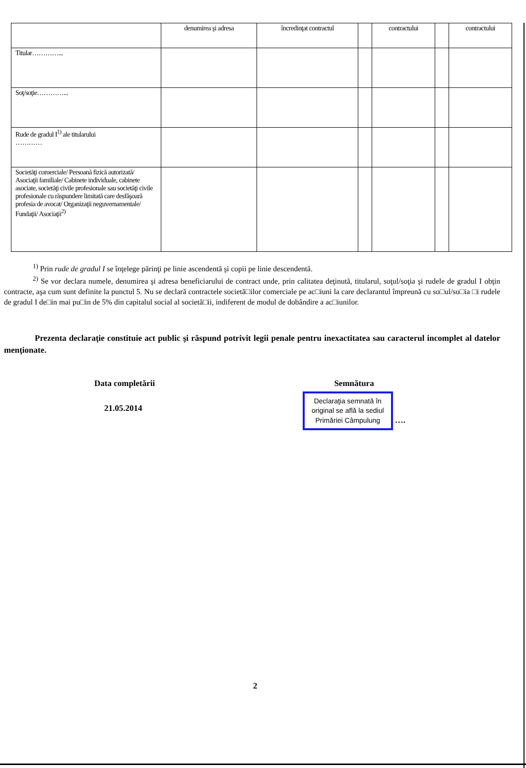| | denumirea şi adresa | încredinţat contractul | | contractului | | contractului |
| Titular…………... | | | | | | |
| Soţ/soţie…………... | | | | | | |
| Rude de gradul I<sup>1)</sup> ale titularului ………… | | | | | | |
| Societăţi comerciale/ Persoană fizică autorizată/ Asociaţii familiale/ Cabinete individuale, cabinete asociate, societăţi civile profesionale sau societăţi civile profesionale cu răspundere limitată care desfăşoară profesia de avocat/ Organizaţii neguvernamentale/ Fundaţii/ Asociaţii<sup>2)</sup> | | | | | | |
<sup>1)</sup> Prin rude de gradul I se înţelege părinţi pe linie ascendentă şi copii pe linie descendentă.
<sup>2)</sup> Se vor declara numele, denumirea şi adresa beneficiarului de contract unde, prin calitatea deţinută, titularul, soţul/soţia şi rudele de gradul I obţin contracte, aşa cum sunt definite la punctul 5. Nu se declară contractele societă□ilor comerciale pe ac□iuni la care declarantul împreună cu so□ul/so□ia □i rudele de gradul I de□in mai pu□in de 5% din capitalul social al societă□ii, indiferent de modul de dobândire a ac□iunilor.
Prezenta declaraţie constituie act public şi răspund potrivit legii penale pentru inexactitatea sau caracterul incomplet al datelor menţionate.
Data completării
21.05.2014
Semnătura
Declaraţia semnată în
original se află la sediul
Primăriei Câmpulung ….
2